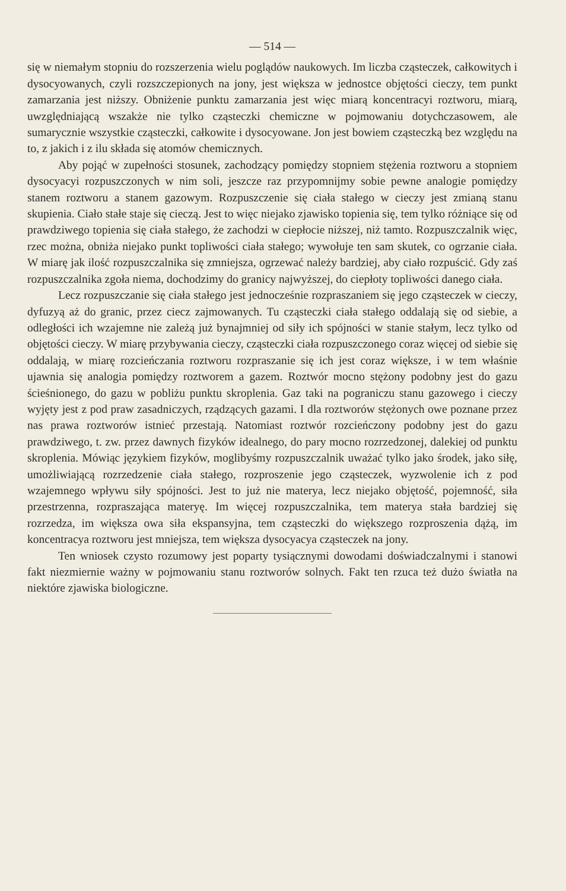— 514 —
się w niemałym stopniu do rozszerzenia wielu poglądów naukowych. Im liczba cząsteczek, całkowitych i dysocyowanych, czyli rozszczepionych na jony, jest większa w jednostce objętości cieczy, tem punkt zamarzania jest niższy. Obniżenie punktu zamarzania jest więc miarą koncentracyi roztworu, miarą, uwzględniającą wszakże nie tylko cząsteczki chemiczne w pojmowaniu dotychczasowem, ale sumarycznie wszystkie cząsteczki, całkowite i dysocyowane. Jon jest bowiem cząsteczką bez względu na to, z jakich i z ilu składa się atomów chemicznych.
Aby pojąć w zupełności stosunek, zachodzący pomiędzy stopniem stężenia roztworu a stopniem dysocyacyi rozpuszczonych w nim soli, jeszcze raz przypomnijmy sobie pewne analogie pomiędzy stanem roztworu a stanem gazowym. Rozpuszczenie się ciała stałego w cieczy jest zmianą stanu skupienia. Ciało stałe staje się cieczą. Jest to więc niejako zjawisko topienia się, tem tylko różniące się od prawdziwego topienia się ciała stałego, że zachodzi w ciepłocie niższej, niż tamto. Rozpuszczalnik więc, rzec można, obniża niejako punkt topliwości ciała stałego; wywołuje ten sam skutek, co ogrzanie ciała. W miarę jak ilość rozpuszczalnika się zmniejsza, ogrzewać należy bardziej, aby ciało rozpuścić. Gdy zaś rozpuszczalnika zgoła niema, dochodzimy do granicy najwyższej, do ciepłoty topliwości danego ciała.
Lecz rozpuszczanie się ciała stałego jest jednocześnie rozpraszaniem się jego cząsteczek w cieczy, dyfuzyą aż do granic, przez ciecz zajmowanych. Tu cząsteczki ciała stałego oddalają się od siebie, a odległości ich wzajemne nie zależą już bynajmniej od siły ich spójności w stanie stałym, lecz tylko od objętości cieczy. W miarę przybywania cieczy, cząsteczki ciała rozpuszczonego coraz więcej od siebie się oddalają, w miarę rozcieńczania roztworu rozpraszanie się ich jest coraz większe, i w tem właśnie ujawnia się analogia pomiędzy roztworem a gazem. Roztwór mocno stężony podobny jest do gazu ścieśnionego, do gazu w pobliżu punktu skroplenia. Gaz taki na pograniczu stanu gazowego i cieczy wyjęty jest z pod praw zasadniczych, rządzących gazami. I dla roztworów stężonych owe poznane przez nas prawa roztworów istnieć przestają. Natomiast roztwór rozcieńczony podobny jest do gazu prawdziwego, t. zw. przez dawnych fizyków idealnego, do pary mocno rozrzedzonej, dalekiej od punktu skroplenia. Mówiąc językiem fizyków, moglibyśmy rozpuszczalnik uważać tylko jako środek, jako siłę, umożliwiającą rozrzedzenie ciała stałego, rozproszenie jego cząsteczek, wyzwolenie ich z pod wzajemnego wpływu siły spójności. Jest to już nie materya, lecz niejako objętość, pojemność, siła przestrzenna, rozpraszająca materyę. Im więcej rozpuszczalnika, tem materya stała bardziej się rozrzedza, im większa owa siła ekspansyjna, tem cząsteczki do większego rozproszenia dążą, im koncentracya roztworu jest mniejsza, tem większa dysocyacya cząsteczek na jony.
Ten wniosek czysto rozumowy jest poparty tysiącznymi dowodami doświadczalnymi i stanowi fakt niezmiernie ważny w pojmowaniu stanu roztworów solnych. Fakt ten rzuca też dużo światła na niektóre zjawiska biologiczne.